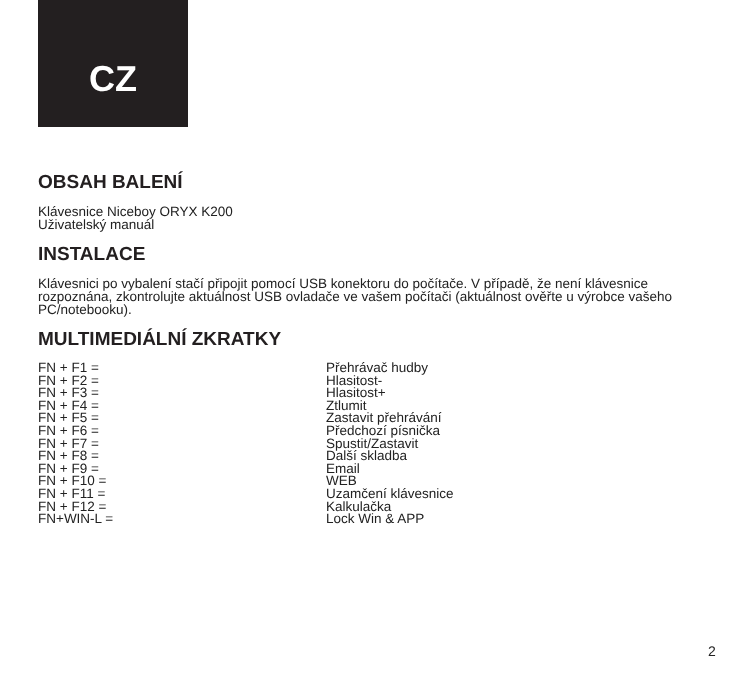CZ
OBSAH BALENÍ
Klávesnice Niceboy ORYX K200
Uživatelský manuál
INSTALACE
Klávesnici po vybalení stačí připojit pomocí USB konektoru do počítače. V případě, že není klávesnice rozpoznána, zkontrolujte aktuálnost USB ovladače ve vašem počítači (aktuálnost ověřte u výrobce vašeho PC/notebooku).
MULTIMEDIÁLNÍ ZKRATKY
| FN + F1 = | Přehrávač hudby |
| FN + F2 = | Hlasitost- |
| FN + F3 = | Hlasitost+ |
| FN + F4 = | Ztlumit |
| FN + F5 = | Zastavit přehrávání |
| FN + F6 = | Předchozí písnička |
| FN + F7 = | Spustit/Zastavit |
| FN + F8 = | Další skladba |
| FN + F9 = | Email |
| FN + F10 = | WEB |
| FN + F11 = | Uzamčení klávesnice |
| FN + F12 = | Kalkulačka |
| FN+WIN-L = | Lock Win & APP |
2